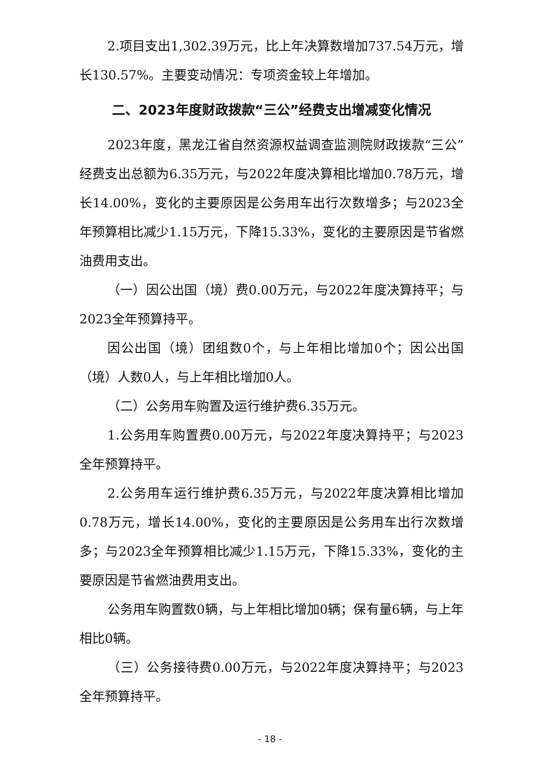2.项目支出1,302.39万元，比上年决算数增加737.54万元，增长130.57%。主要变动情况：专项资金较上年增加。
二、2023年度财政拨款“三公”经费支出增减变化情况
2023年度，黑龙江省自然资源权益调查监测院财政拨款“三公”经费支出总额为6.35万元，与2022年度决算相比增加0.78万元，增长14.00%，变化的主要原因是公务用车出行次数增多；与2023全年预算相比减少1.15万元，下降15.33%，变化的主要原因是节省燃油费用支出。
（一）因公出国（境）费0.00万元，与2022年度决算持平；与2023全年预算持平。
因公出国（境）团组数0个，与上年相比增加0个；因公出国（境）人数0人，与上年相比增加0人。
（二）公务用车购置及运行维护费6.35万元。
1.公务用车购置费0.00万元，与2022年度决算持平；与2023全年预算持平。
2.公务用车运行维护费6.35万元，与2022年度决算相比增加0.78万元，增长14.00%，变化的主要原因是公务用车出行次数增多；与2023全年预算相比减少1.15万元，下降15.33%，变化的主要原因是节省燃油费用支出。
公务用车购置数0辆，与上年相比增加0辆；保有量6辆，与上年相比0辆。
（三）公务接待费0.00万元，与2022年度决算持平；与2023全年预算持平。
- 18 -